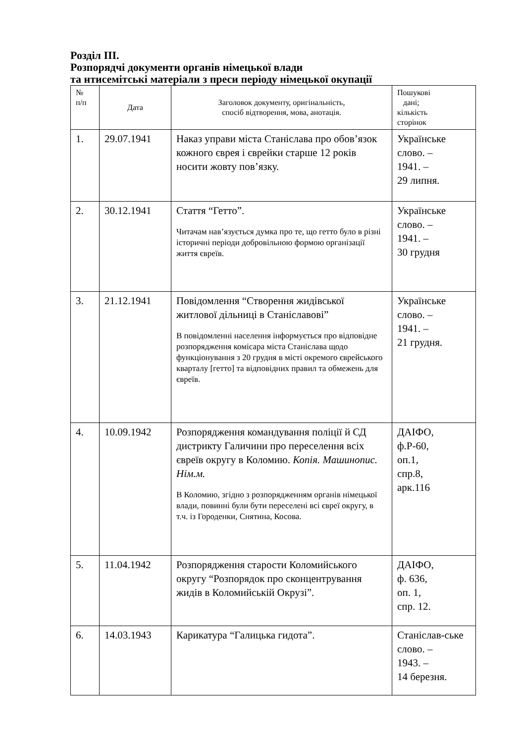Розділ III.
Розпорядчі документи органів німецької влади
та нтисемітські матеріали з преси періоду німецької окупації
| № п/п | Дата | Заголовок документу, оригінальність, спосіб відтворення, мова, анотація. | Пошукові дані; кількість сторінок |
| 1. | 29.07.1941 | Наказ управи міста Станіслава про обов’язок кожного єврея і єврейки старше 12 років носити жовту пов’язку. | Українське слово. – 1941. – 29 липня. |
| 2. | 30.12.1941 | Стаття “Гетто”. Читачам нав’язується думка про те, що гетто було в різні історичні періоди добровільною формою організації життя євреїв. | Українське слово. – 1941. – 30 грудня |
| 3. | 21.12.1941 | Повідомлення “Створення жидівської житлової дільниці в Станіславові” В повідомленні населення інформується про відповідне розпорядження комісара міста Станіслава щодо функціонування з 20 грудня в місті окремого єврейського кварталу [гетто] та відповідних правил та обмежень для євреїв. | Українське слово. – 1941. – 21 грудня. |
| 4. | 10.09.1942 | Розпорядження командування поліції й СД дистрикту Галичини про переселення всіх євреїв округу в Коломию. Копія. Машинопис. Нім.м. В Коломию, згідно з розпорядженням органів німецької влади, повинні були бути переселені всі євреї округу, в т.ч. із Городенки, Снятина, Косова. | ДАІФО, ф.Р-60, оп.1, спр.8, арк.116 |
| 5. | 11.04.1942 | Розпорядження старости Коломийського округу “Розпорядок про сконцентрування жидів в Коломийській Окрузі”. | ДАІФО, ф. 636, оп. 1, спр. 12. |
| 6. | 14.03.1943 | Карикатура “Галицька гидота”. | Станіслав-ське слово. – 1943. – 14 березня. |